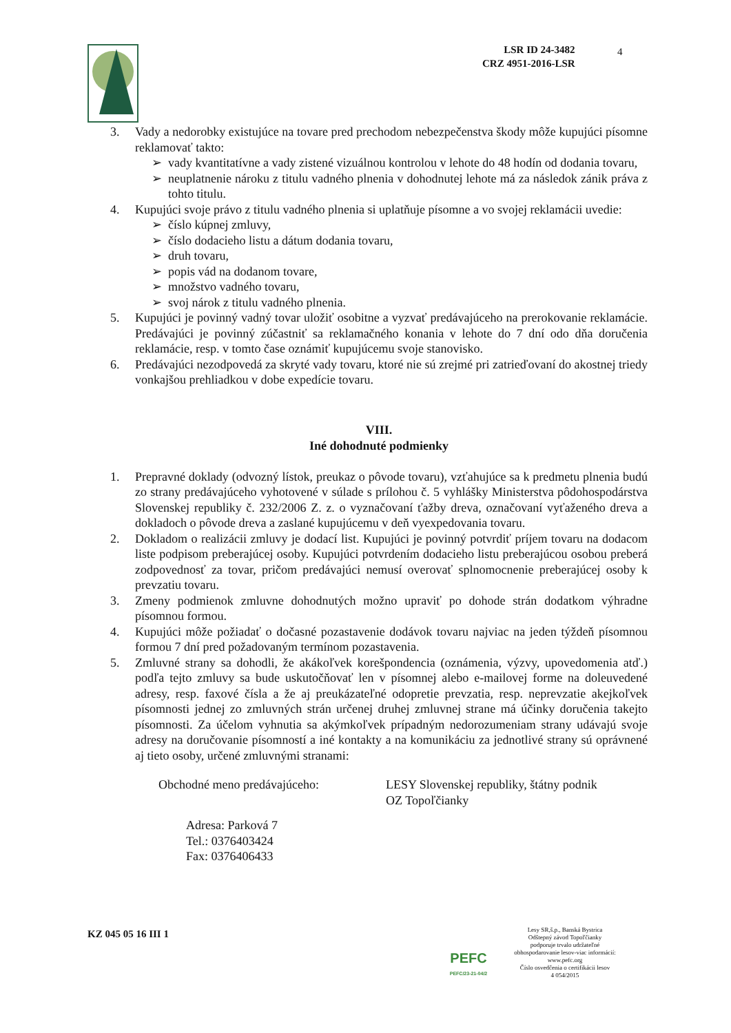LSR ID 24-3482
CRZ 4951-2016-LSR
4
3. Vady a nedorobky existujúce na tovare pred prechodom nebezpečenstva škody môže kupujúci písomne reklamovať takto:
➢ vady kvantitatívne a vady zistené vizuálnou kontrolou v lehote do 48 hodín od dodania tovaru,
➢ neuplatnenie nároku z titulu vadného plnenia v dohodnutej lehote má za následok zánik práva z tohto titulu.
4. Kupujúci svoje právo z titulu vadného plnenia si uplatňuje písomne a vo svojej reklamácii uvedie:
➢ číslo kúpnej zmluvy,
➢ číslo dodacieho listu a dátum dodania tovaru,
➢ druh tovaru,
➢ popis vád na dodanom tovare,
➢ množstvo vadného tovaru,
➢ svoj nárok z titulu vadného plnenia.
5. Kupujúci je povinný vadný tovar uložiť osobitne a vyzvať predávajúceho na prerokovanie reklamácie. Predávajúci je povinný zúčastniť sa reklamačného konania v lehote do 7 dní odo dňa doručenia reklamácie, resp. v tomto čase oznámiť kupujúcemu svoje stanovisko.
6. Predávajúci nezodpovedá za skryté vady tovaru, ktoré nie sú zrejmé pri zatrieďovaní do akostnej triedy vonkajšou prehliadkou v dobe expedície tovaru.
VIII.
Iné dohodnuté podmienky
1. Prepravné doklady (odvozný lístok, preukaz o pôvode tovaru), vzťahujúce sa k predmetu plnenia budú zo strany predávajúceho vyhotovené v súlade s prílohou č. 5 vyhlášky Ministerstva pôdohospodárstva Slovenskej republiky č. 232/2006 Z. z. o vyznačovaní ťažby dreva, označovaní vyťaženého dreva a dokladoch o pôvode dreva a zaslané kupujúcemu v deň vyexpedovania tovaru.
2. Dokladom o realizácii zmluvy je dodací list. Kupujúci je povinný potvrdiť príjem tovaru na dodacom liste podpisom preberajúcej osoby. Kupujúci potvrdením dodacieho listu preberajúcou osobou preberá zodpovednosť za tovar, pričom predávajúci nemusí overovať splnomocnenie preberajúcej osoby k prevzatiu tovaru.
3. Zmeny podmienok zmluvne dohodnutých možno upraviť po dohode strán dodatkom výhradne písomnou formou.
4. Kupujúci môže požiadať o dočasné pozastavenie dodávok tovaru najviac na jeden týždeň písomnou formou 7 dní pred požadovaným termínom pozastavenia.
5. Zmluvné strany sa dohodli, že akákoľvek korešpondencia (oznámenia, výzvy, upovedomenia atď.) podľa tejto zmluvy sa bude uskutočňovať len v písomnej alebo e-mailovej forme na doleuvedené adresy, resp. faxové čísla a že aj preukázateľné odopretie prevzatia, resp. neprevzatie akejkoľvek písomnosti jednej zo zmluvných strán určenej druhej zmluvnej strane má účinky doručenia takejto písomnosti. Za účelom vyhnutia sa akýmkoľvek prípadným nedorozumeniam strany udávajú svoje adresy na doručovanie písomností a iné kontakty a na komunikáciu za jednotlivé strany sú oprávnené aj tieto osoby, určené zmluvnými stranami:
Obchodné meno predávajúceho: LESY Slovenskej republiky, štátny podnik
OZ Topoľčianky
Adresa: Parková 7
Tel.: 0376403424
Fax: 0376406433
KZ 045 05 16 III 1
PEFC
PEFC/23-21-04/2
Lesy SR,š.p., Banská Bystrica
Odštepný závod Topoľčianky
podporuje trvalo udržateľné
obhospodarovanie lesov-viac informácií:
www.pefc.org
Číslo osvedčenia o certifikácii lesov
4 054/2015